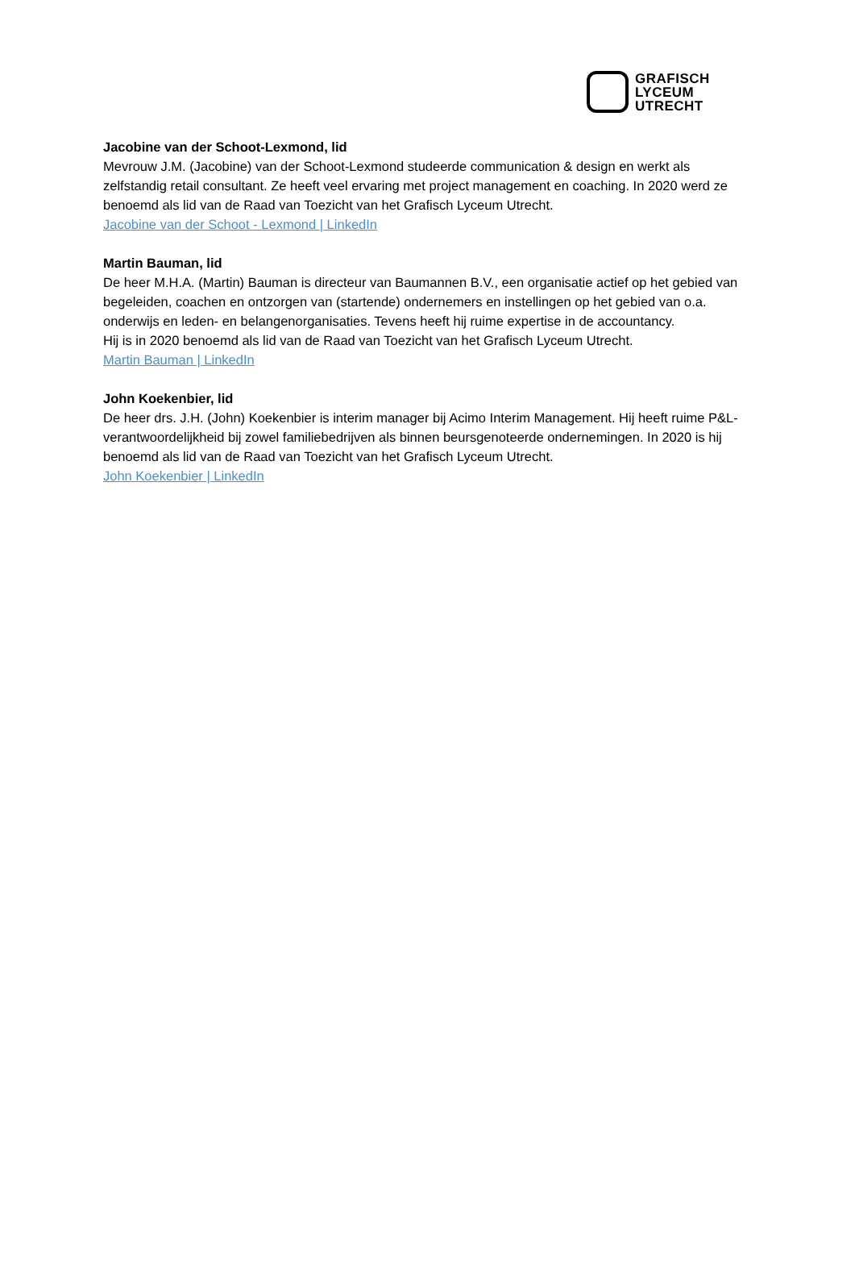GRAFISCH
LYCEUM
UTRECHT
Jacobine van der Schoot-Lexmond, lid
Mevrouw J.M. (Jacobine) van der Schoot-Lexmond studeerde communication & design en werkt als zelfstandig retail consultant. Ze heeft veel ervaring met project management en coaching. In 2020 werd ze benoemd als lid van de Raad van Toezicht van het Grafisch Lyceum Utrecht.
Jacobine van der Schoot - Lexmond | LinkedIn
Martin Bauman, lid
De heer M.H.A. (Martin) Bauman is directeur van Baumannen B.V., een organisatie actief op het gebied van begeleiden, coachen en ontzorgen van (startende) ondernemers en instellingen op het gebied van o.a. onderwijs en leden- en belangenorganisaties. Tevens heeft hij ruime expertise in de accountancy.
Hij is in 2020 benoemd als lid van de Raad van Toezicht van het Grafisch Lyceum Utrecht.
Martin Bauman | LinkedIn
John Koekenbier, lid
De heer drs. J.H. (John) Koekenbier is interim manager bij Acimo Interim Management. Hij heeft ruime P&L-verantwoordelijkheid bij zowel familiebedrijven als binnen beursgenoteerde ondernemingen. In 2020 is hij benoemd als lid van de Raad van Toezicht van het Grafisch Lyceum Utrecht.
John Koekenbier | LinkedIn